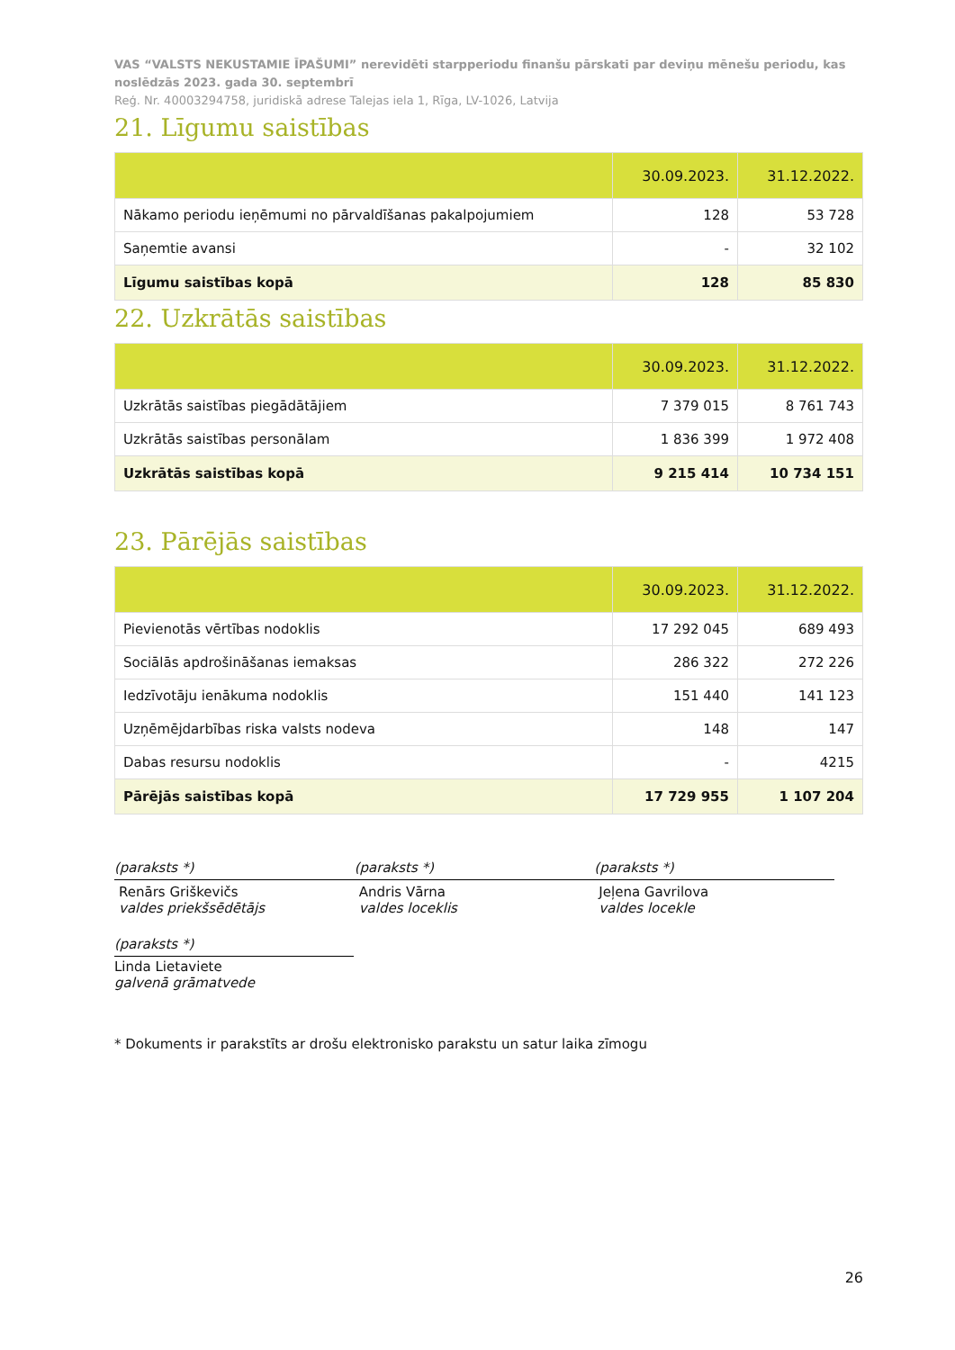VAS “VALSTS NEKUSTAMIE ĪPAŠUMI” nerevidēti starpperiodu finanšu pārskati par deviņu mēnešu periodu, kas noslēdzās 2023. gada 30. septembrī
Reģ. Nr. 40003294758, juridiskā adrese Talejas iela 1, Rīga, LV-1026, Latvija
21. Līgumu saistības
| | 30.09.2023. | 31.12.2022. |
| --- | --- | --- |
| Nākamo periodu ieņēmumi no pārvaldīšanas pakalpojumiem | 128 | 53 728 |
| Saņemtie avansi | - | 32 102 |
| Līgumu saistības kopā | 128 | 85 830 |
22. Uzkrātās saistības
| | 30.09.2023. | 31.12.2022. |
| --- | --- | --- |
| Uzkrātās saistības piegādātājiem | 7 379 015 | 8 761 743 |
| Uzkrātās saistības personālam | 1 836 399 | 1 972 408 |
| Uzkrātās saistības kopā | 9 215 414 | 10 734 151 |
23. Pārējās saistības
| | 30.09.2023. | 31.12.2022. |
| --- | --- | --- |
| Pievienotās vērtības nodoklis | 17 292 045 | 689 493 |
| Sociālās apdrošināšanas iemaksas | 286 322 | 272 226 |
| Iedzīvotāju ienākuma nodoklis | 151 440 | 141 123 |
| Uzņēmējdarbības riska valsts nodeva | 148 | 147 |
| Dabas resursu nodoklis | - | 4215 |
| Pārējās saistības kopā | 17 729 955 | 1 107 204 |
(paraksts *)
Renārs Griškevičs
valdes priekšsēdētājs
(paraksts *)
Andris Vārna
valdes loceklis
(paraksts *)
Jeļena Gavrilova
valdes locekle
(paraksts *)
Linda Lietaviete
galvenā grāmatvede
* Dokuments ir parakstīts ar drošu elektronisko parakstu un satur laika zīmogu
26